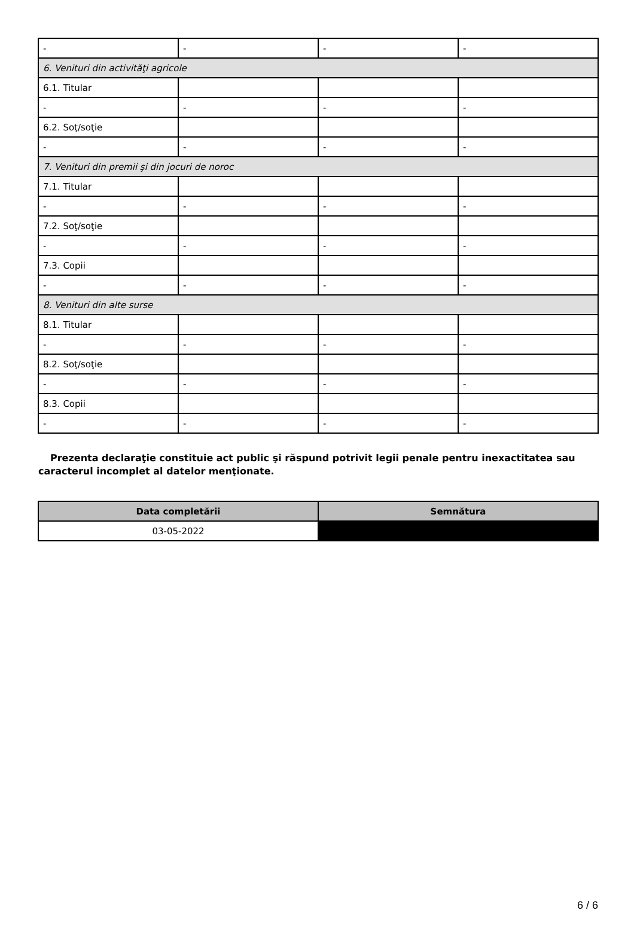| - | - | - | - |
| 6. Venituri din activităţi agricole | | | |
| 6.1. Titular | | | |
| - | - | - | - |
| 6.2. Soţ/soţie | | | |
| - | - | - | - |
| 7. Venituri din premii şi din jocuri de noroc | | | |
| 7.1. Titular | | | |
| - | - | - | - |
| 7.2. Soţ/soţie | | | |
| - | - | - | - |
| 7.3. Copii | | | |
| - | - | - | - |
| 8. Venituri din alte surse | | | |
| 8.1. Titular | | | |
| - | - | - | - |
| 8.2. Soţ/soţie | | | |
| - | - | - | - |
| 8.3. Copii | | | |
| - | - | - | - |
Prezenta declaraţie constituie act public şi răspund potrivit legii penale pentru inexactitatea sau caracterul incomplet al datelor menţionate.
| Data completării | Semnătura |
| --- | --- |
| 03-05-2022 | |
6 / 6